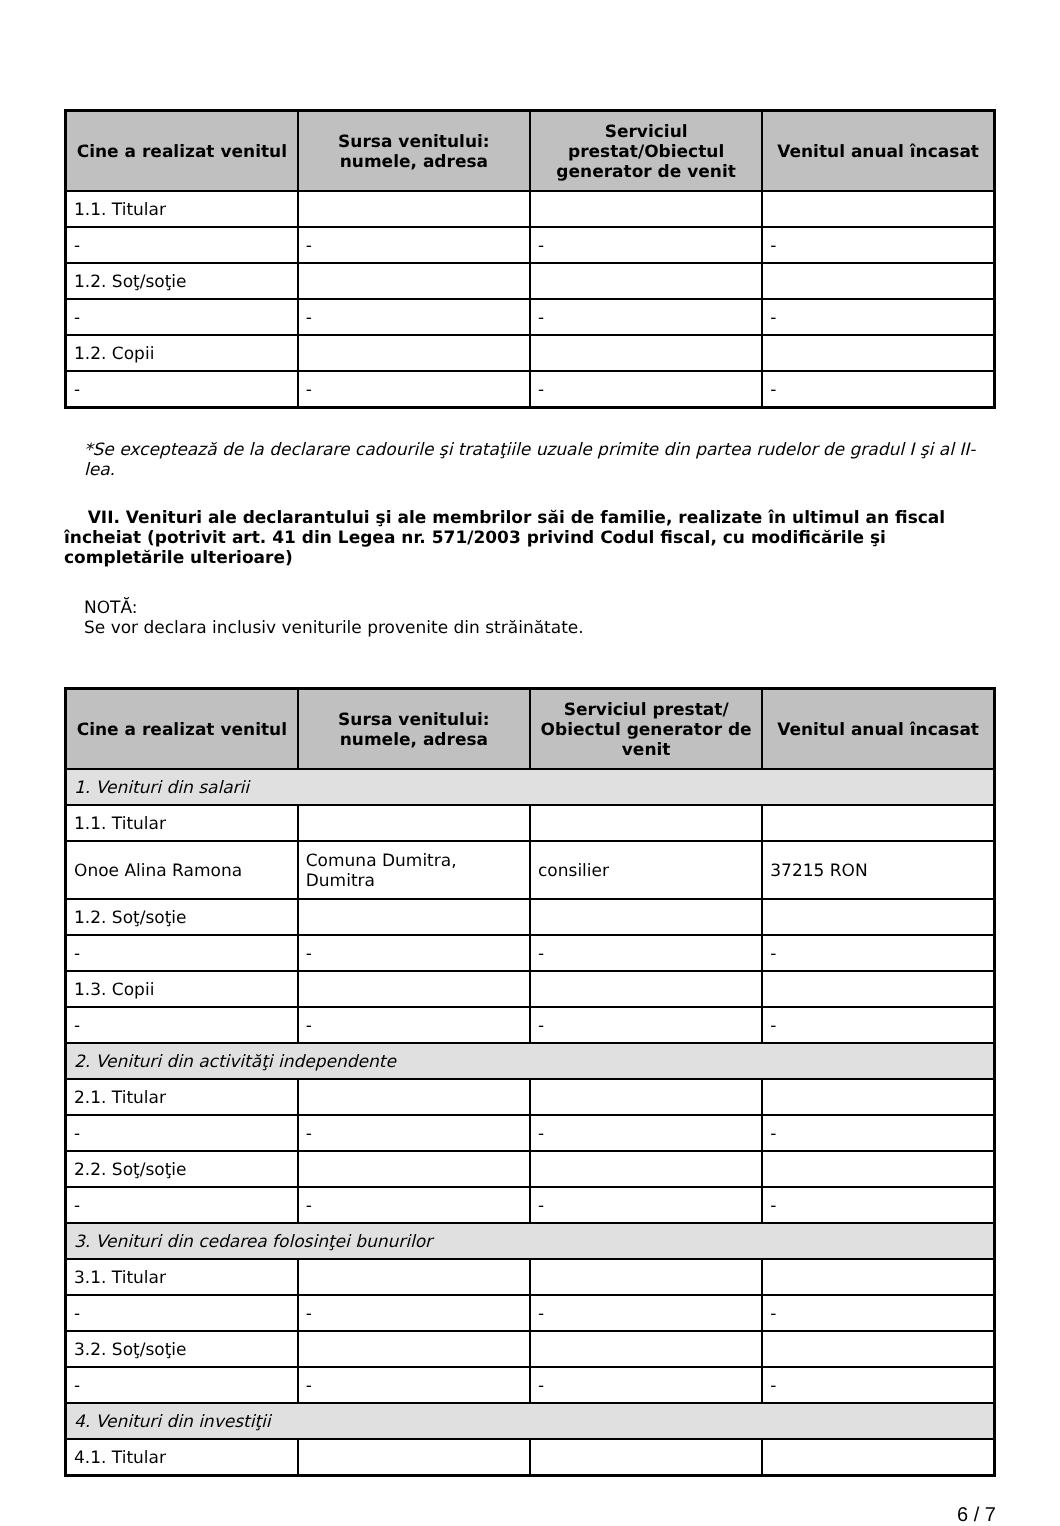| Cine a realizat venitul | Sursa venitului: numele, adresa | Serviciul prestat/Obiectul generator de venit | Venitul anual încasat |
| --- | --- | --- | --- |
| 1.1. Titular | | | |
| - | - | - | - |
| 1.2. Soţ/soţie | | | |
| - | - | - | - |
| 1.2. Copii | | | |
| - | - | - | - |
*Se exceptează de la declarare cadourile şi trataţiile uzuale primite din partea rudelor de gradul I şi al II-lea.
VII. Venituri ale declarantului şi ale membrilor săi de familie, realizate în ultimul an fiscal încheiat (potrivit art. 41 din Legea nr. 571/2003 privind Codul fiscal, cu modificările şi completările ulterioare)
NOTĂ:
Se vor declara inclusiv veniturile provenite din străinătate.
| Cine a realizat venitul | Sursa venitului: numele, adresa | Serviciul prestat/ Obiectul generator de venit | Venitul anual încasat |
| --- | --- | --- | --- |
| 1. Venituri din salarii | | | |
| 1.1. Titular | | | |
| Onoe Alina Ramona | Comuna Dumitra, Dumitra | consilier | 37215 RON |
| 1.2. Soţ/soţie | | | |
| - | - | - | - |
| 1.3. Copii | | | |
| - | - | - | - |
| 2. Venituri din activităţi independente | | | |
| 2.1. Titular | | | |
| - | - | - | - |
| 2.2. Soţ/soţie | | | |
| - | - | - | - |
| 3. Venituri din cedarea folosinţei bunurilor | | | |
| 3.1. Titular | | | |
| - | - | - | - |
| 3.2. Soţ/soţie | | | |
| - | - | - | - |
| 4. Venituri din investiţii | | | |
| 4.1. Titular | | | |
6 / 7